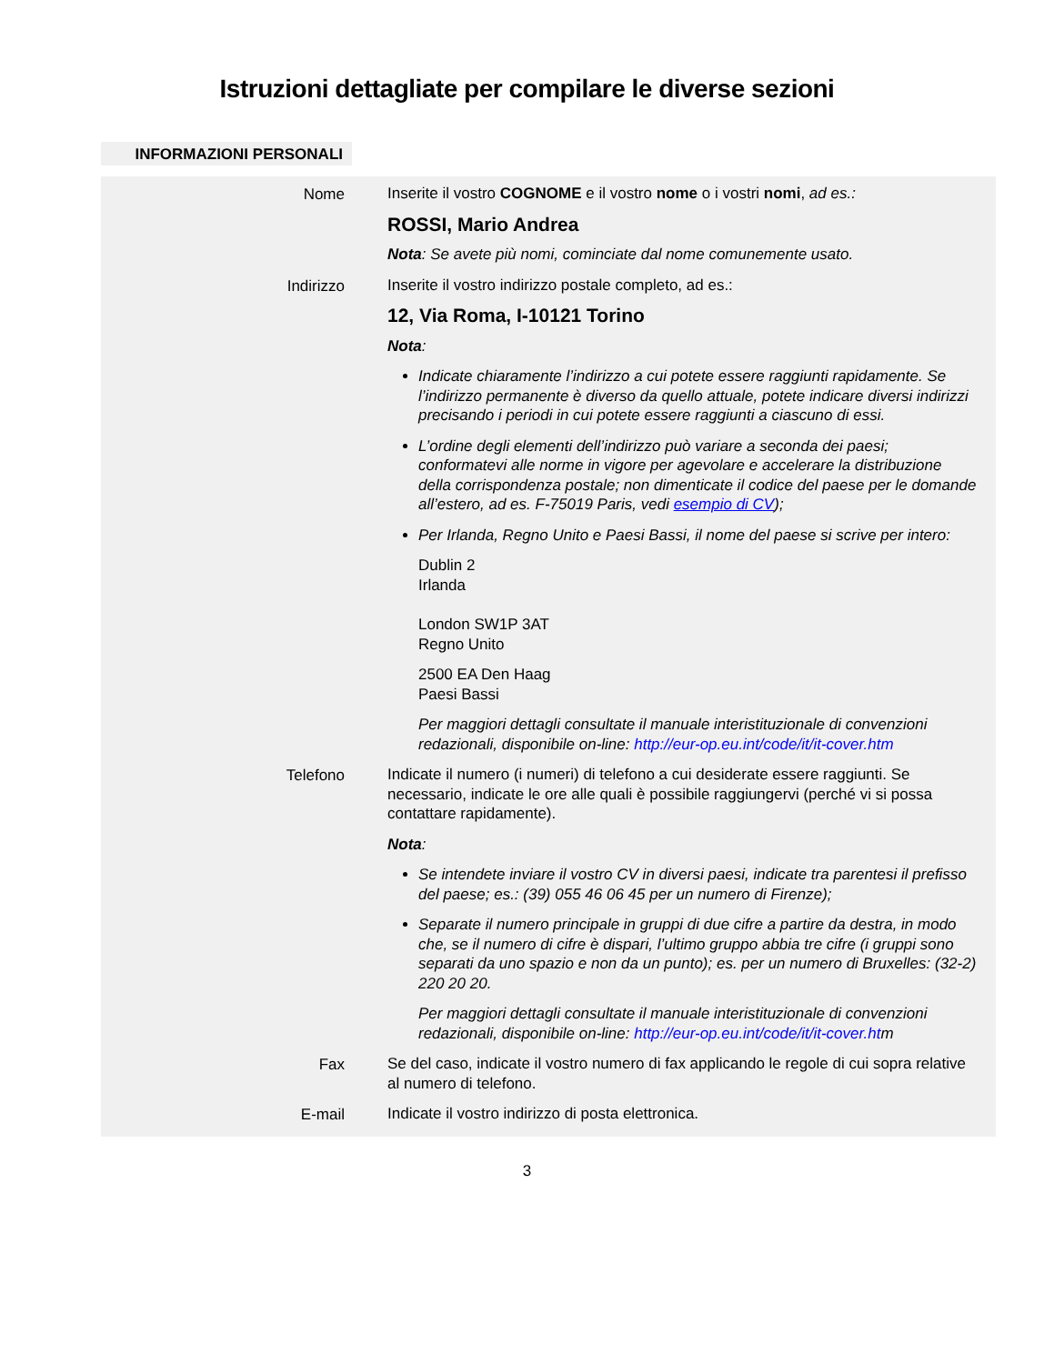Istruzioni dettagliate per compilare le diverse sezioni
INFORMAZIONI PERSONALI
Nome
Inserite il vostro COGNOME e il vostro nome o i vostri nomi, ad es.:
ROSSI, Mario Andrea
Nota: Se avete più nomi, cominciate dal nome comunemente usato.
Indirizzo
Inserite il vostro indirizzo postale completo, ad es.:
12, Via Roma, I-10121 Torino
Nota:
Indicate chiaramente l’indirizzo a cui potete essere raggiunti rapidamente. Se l’indirizzo permanente è diverso da quello attuale, potete indicare diversi indirizzi precisando i periodi in cui potete essere raggiunti a ciascuno di essi.
L’ordine degli elementi dell’indirizzo può variare a seconda dei paesi; conformatevi alle norme in vigore per agevolare e accelerare la distribuzione della corrispondenza postale; non dimenticate il codice del paese per le domande all’estero, ad es. F-75019 Paris, vedi esempio di CV);
Per Irlanda, Regno Unito e Paesi Bassi, il nome del paese si scrive per intero:
Dublin 2
Irlanda
London SW1P 3AT
Regno Unito
2500 EA Den Haag
Paesi Bassi
Per maggiori dettagli consultate il manuale interistituzionale di convenzioni redazionali, disponibile on-line: http://eur-op.eu.int/code/it/it-cover.htm
Telefono
Indicate il numero (i numeri) di telefono a cui desiderate essere raggiunti. Se necessario, indicate le ore alle quali è possibile raggiungervi (perché vi si possa contattare rapidamente).
Nota:
Se intendete inviare il vostro CV in diversi paesi, indicate tra parentesi il prefisso del paese; es.: (39) 055 46 06 45 per un numero di Firenze);
Separate il numero principale in gruppi di due cifre a partire da destra, in modo che, se il numero di cifre è dispari, l’ultimo gruppo abbia tre cifre (i gruppi sono separati da uno spazio e non da un punto); es. per un numero di Bruxelles: (32-2) 220 20 20.
Per maggiori dettagli consultate il manuale interistituzionale di convenzioni redazionali, disponibile on-line: http://eur-op.eu.int/code/it/it-cover.htm
Fax
Se del caso, indicate il vostro numero di fax applicando le regole di cui sopra relative al numero di telefono.
E-mail
Indicate il vostro indirizzo di posta elettronica.
3